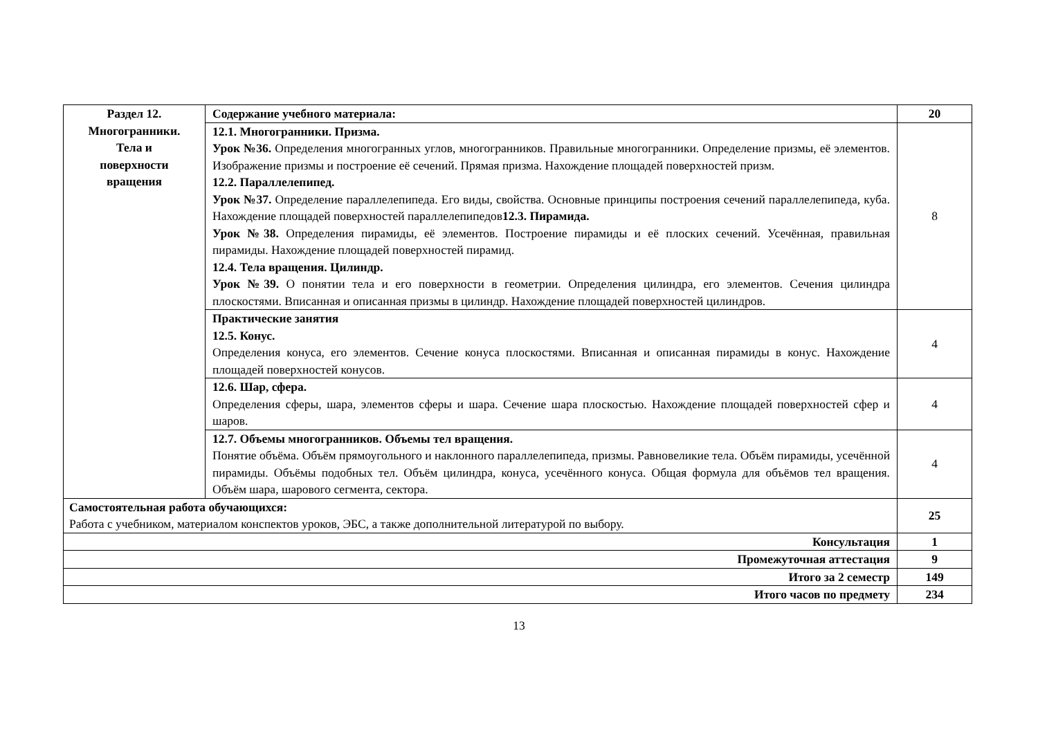| Раздел 12. Многогранники. Тела и поверхности вращения | Содержание учебного материала: | 20 |
| | 12.1. Многогранники. Призма. Урок №36. Определения многогранных углов, многогранников. Правильные многогранники. Определение призмы, её элементов. Изображение призмы и построение её сечений. Прямая призма. Нахождение площадей поверхностей призм. 12.2. Параллелепипед. Урок №37. Определение параллелепипеда. Его виды, свойства. Основные принципы построения сечений параллелепипеда, куба. Нахождение площадей поверхностей параллелепипедов 12.3. Пирамида. Урок №38. Определения пирамиды, её элементов. Построение пирамиды и её плоских сечений. Усечённая, правильная пирамиды. Нахождение площадей поверхностей пирамид. 12.4. Тела вращения. Цилиндр. Урок №39. О понятии тела и его поверхности в геометрии. Определения цилиндра, его элементов. Сечения цилиндра плоскостями. Вписанная и описанная призмы в цилиндр. Нахождение площадей поверхностей цилиндров. | 8 |
| | Практические занятия 12.5. Конус. Определения конуса, его элементов. Сечение конуса плоскостями. Вписанная и описанная пирамиды в конус. Нахождение площадей поверхностей конусов. | 4 |
| | 12.6. Шар, сфера. Определения сферы, шара, элементов сферы и шара. Сечение шара плоскостью. Нахождение площадей поверхностей сфер и шаров. | 4 |
| | 12.7. Объемы многогранников. Объемы тел вращения. Понятие объёма. Объём прямоугольного и наклонного параллелепипеда, призмы. Равновеликие тела. Объём пирамиды, усечённой пирамиды. Объёмы подобных тел. Объём цилиндра, конуса, усечённого конуса. Общая формула для объёмов тел вращения. Объём шара, шарового сегмента, сектора. | 4 |
| Самостоятельная работа обучающихся: Работа с учебником, материалом конспектов уроков, ЭБС, а также дополнительной литературой по выбору. | | 25 |
| Консультация | | 1 |
| Промежуточная аттестация | | 9 |
| Итого за 2 семестр | | 149 |
| Итого часов по предмету | | 234 |
13